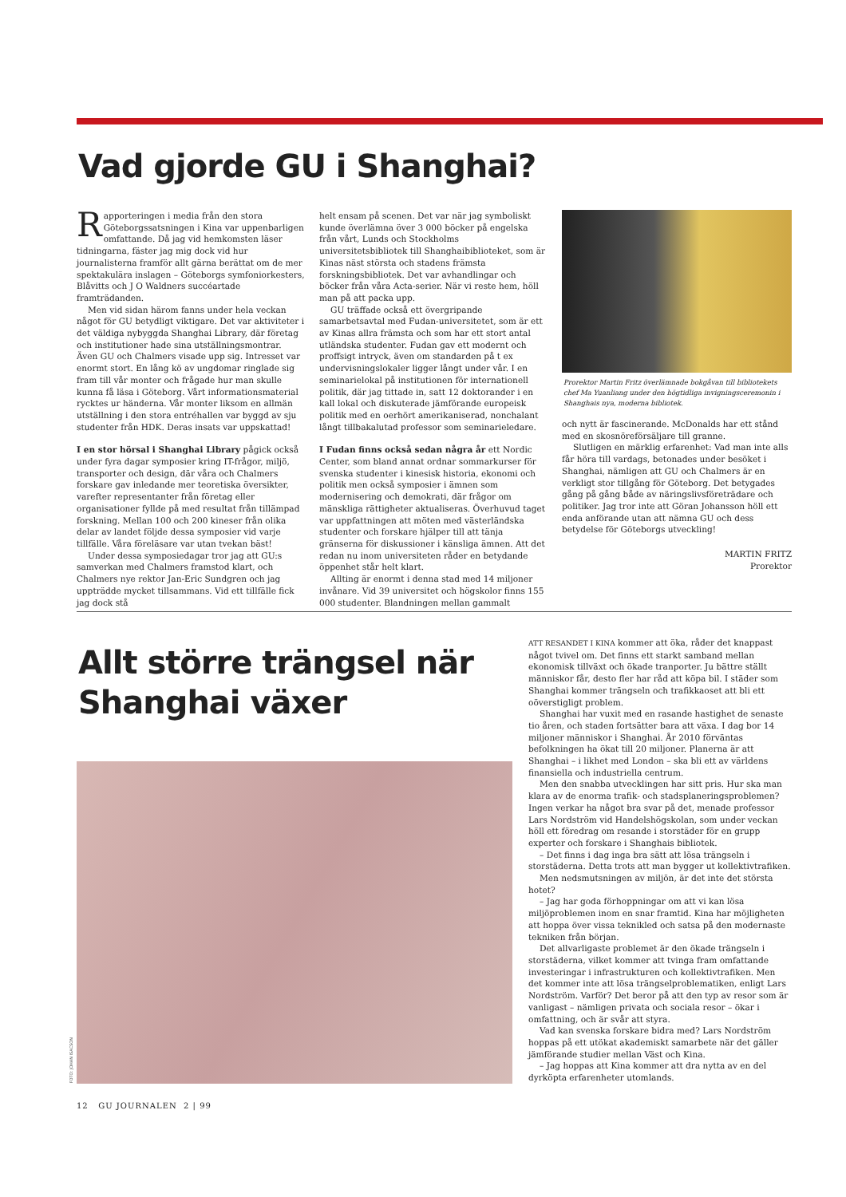Vad gjorde GU i Shanghai?
Rapporteringen i media från den stora Göteborgssatsningen i Kina var uppenbarligen omfattande. Då jag vid hemkomsten läser tidningarna, fäster jag mig dock vid hur journalisterna framför allt gärna berättat om de mer spektakulära inslagen – Göteborgs symfoniorkesters, Blåvitts och J O Waldners succéartade framträdanden.
Men vid sidan härom fanns under hela veckan något för GU betydligt viktigare. Det var aktiviteter i det väldiga nybyggda Shanghai Library, där företag och institutioner hade sina utställningsmontrar. Även GU och Chalmers visade upp sig. Intresset var enormt stort. En lång kö av ungdomar ringlade sig fram till vår monter och frågade hur man skulle kunna få läsa i Göteborg. Vårt informationsmaterial rycktes ur händerna. Vår monter liksom en allmän utställning i den stora entréhallen var byggd av sju studenter från HDK. Deras insats var uppskattad!
I en stor hörsal i Shanghai Library pågick också under fyra dagar symposier kring IT-frågor, miljö, transporter och design, där våra och Chalmers forskare gav inledande mer teoretiska översikter, varefter representanter från företag eller organisationer fyllde på med resultat från tillämpad forskning. Mellan 100 och 200 kineser från olika delar av landet följde dessa symposier vid varje tillfälle. Våra föreläsare var utan tvekan bäst!
Under dessa symposiedagar tror jag att GU:s samverkan med Chalmers framstod klart, och Chalmers nye rektor Jan-Eric Sundgren och jag uppträdde mycket tillsammans. Vid ett tillfälle fick jag dock stå
helt ensam på scenen. Det var när jag symboliskt kunde överlämna över 3 000 böcker på engelska från vårt, Lunds och Stockholms universitetsbibliotek till Shanghaibiblioteket, som är Kinas näst största och stadens främsta forskningsbibliotek. Det var avhandlingar och böcker från våra Acta-serier. När vi reste hem, höll man på att packa upp.
GU träffade också ett övergripande samarbetsavtal med Fudan-universitetet, som är ett av Kinas allra främsta och som har ett stort antal utländska studenter. Fudan gav ett modernt och proffsigt intryck, även om standarden på t ex undervisningslokaler ligger långt under vår. I en seminarielokal på institutionen för internationell politik, där jag tittade in, satt 12 doktorander i en kall lokal och diskuterade jämförande europeisk politik med en oerhört amerikaniserad, nonchalant långt tillbakalutad professor som seminarieledare.
I Fudan finns också sedan några år ett Nordic Center, som bland annat ordnar sommarkurser för svenska studenter i kinesisk historia, ekonomi och politik men också symposier i ämnen som modernisering och demokrati, där frågor om mänskliga rättigheter aktualiseras. Överhuvud taget var uppfattningen att möten med västerländska studenter och forskare hjälper till att tänja gränserna för diskussioner i känsliga ämnen. Att det redan nu inom universiteten råder en betydande öppenhet står helt klart.
Allting är enormt i denna stad med 14 miljoner invånare. Vid 39 universitet och högskolor finns 155 000 studenter. Blandningen mellan gammalt
Prorektor Martin Fritz överlämnade bokgåvan till bibliotekets chef Ma Yuanliang under den högtidliga invigningsceremonin i Shanghais nya, moderna bibliotek.
och nytt är fascinerande. McDonalds har ett stånd med en skosnöreförsäljare till granne.
Slutligen en märklig erfarenhet: Vad man inte alls får höra till vardags, betonades under besöket i Shanghai, nämligen att GU och Chalmers är en verkligt stor tillgång för Göteborg. Det betygades gång på gång både av näringslivsföreträdare och politiker. Jag tror inte att Göran Johansson höll ett enda anförande utan att nämna GU och dess betydelse för Göteborgs utveckling!
MARTIN FRITZ
Prorektor
Allt större trängsel när Shanghai växer
FOTO: JOHAN ISACSON
ATT RESANDET I KINA kommer att öka, råder det knappast något tvivel om. Det finns ett starkt samband mellan ekonomisk tillväxt och ökade tranporter. Ju bättre ställt människor får, desto fler har råd att köpa bil. I städer som Shanghai kommer trängseln och trafikkaoset att bli ett oöverstigligt problem.
Shanghai har vuxit med en rasande hastighet de senaste tio åren, och staden fortsätter bara att växa. I dag bor 14 miljoner människor i Shanghai. År 2010 förväntas befolkningen ha ökat till 20 miljoner. Planerna är att Shanghai – i likhet med London – ska bli ett av världens finansiella och industriella centrum.
Men den snabba utvecklingen har sitt pris. Hur ska man klara av de enorma trafik- och stadsplaneringsproblemen? Ingen verkar ha något bra svar på det, menade professor Lars Nordström vid Handelshögskolan, som under veckan höll ett föredrag om resande i storstäder för en grupp experter och forskare i Shanghais bibliotek.
– Det finns i dag inga bra sätt att lösa trängseln i storstäderna. Detta trots att man bygger ut kollektivtrafiken.
Men nedsmutsningen av miljön, är det inte det största hotet?
– Jag har goda förhoppningar om att vi kan lösa miljöproblemen inom en snar framtid. Kina har möjligheten att hoppa över vissa teknikled och satsa på den modernaste tekniken från början.
Det allvarligaste problemet är den ökade trängseln i storstäderna, vilket kommer att tvinga fram omfattande investeringar i infrastrukturen och kollektivtrafiken. Men det kommer inte att lösa trängselproblematiken, enligt Lars Nordström. Varför? Det beror på att den typ av resor som är vanligast – nämligen privata och sociala resor – ökar i omfattning, och är svår att styra.
Vad kan svenska forskare bidra med? Lars Nordström hoppas på ett utökat akademiskt samarbete när det gäller jämförande studier mellan Väst och Kina.
– Jag hoppas att Kina kommer att dra nytta av en del dyrköpta erfarenheter utomlands.
12 GU JOURNALEN 2 | 99